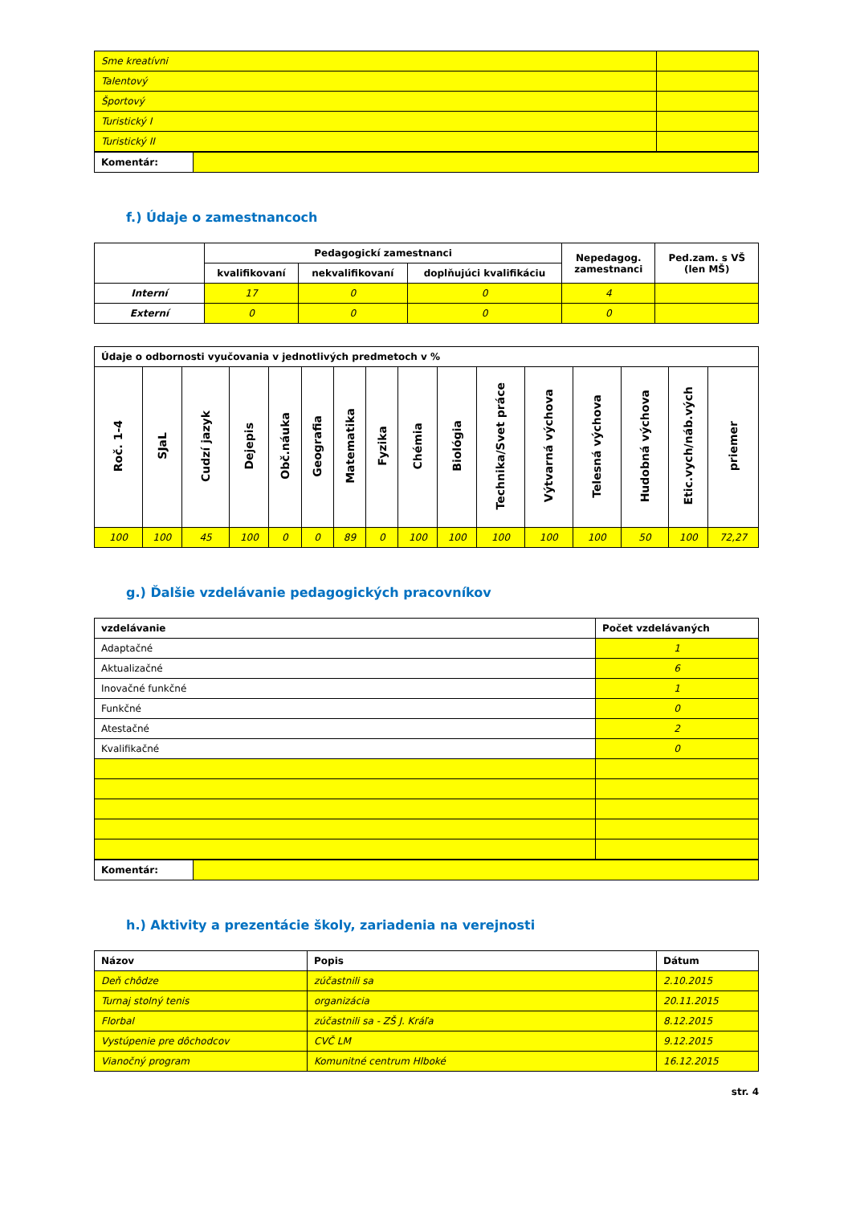| Sme kreatívni | |
| Talentový | |
| Športový | |
| Turistický I | |
| Turistický II | |
| Komentár: | |
f.) Údaje o zamestnancoch
| | Pedagogickí zamestnanci | | | Nepedagog. zamestnanci | Ped.zam. s VŠ (len MŠ) |
| --- | --- | --- | --- | --- | --- |
| | kvalifikovaní | nekvalifikovaní | doplňujúci kvalifikáciu | | |
| Interní | 17 | 0 | 0 | 4 | |
| Externí | 0 | 0 | 0 | 0 | |
| Údaje o odbornosti vyučovania v jednotlivých predmetoch v % | | | | | | | | | | | | | | | |
| --- | --- | --- | --- | --- | --- | --- | --- | --- | --- | --- | --- | --- | --- | --- | --- |
| Roč. 1-4 | SJaL | Cudzí jazyk | Dejepis | Obč.náuka | Geografia | Matematika | Fyzika | Chémia | Biológia | Technika/Svet práce | Výtvarná výchova | Telesná výchova | Hudobná výchova | Etic.vych/náb.vých | priemer |
| 100 | 100 | 45 | 100 | 0 | 0 | 89 | 0 | 100 | 100 | 100 | 100 | 100 | 50 | 100 | 72,27 |
g.) Ďalšie vzdelávanie pedagogických pracovníkov
| vzdelávanie | Počet vzdelávaných |
| --- | --- |
| Adaptačné | 1 |
| Aktualizačné | 6 |
| Inovačné funkčné | 1 |
| Funkčné | 0 |
| Atestačné | 2 |
| Kvalifikačné | 0 |
| Komentár: | |
h.) Aktivity a prezentácie školy, zariadenia na verejnosti
| Názov | Popis | Dátum |
| --- | --- | --- |
| Deň chôdze | zúčastnili sa | 2.10.2015 |
| Turnaj stolný tenis | organizácia | 20.11.2015 |
| Florbal | zúčastnili sa - ZŠ J. Kráľa | 8.12.2015 |
| Vystúpenie pre dôchodcov | CVČ LM | 9.12.2015 |
| Vianočný program | Komunitné centrum Hlboké | 16.12.2015 |
str. 4